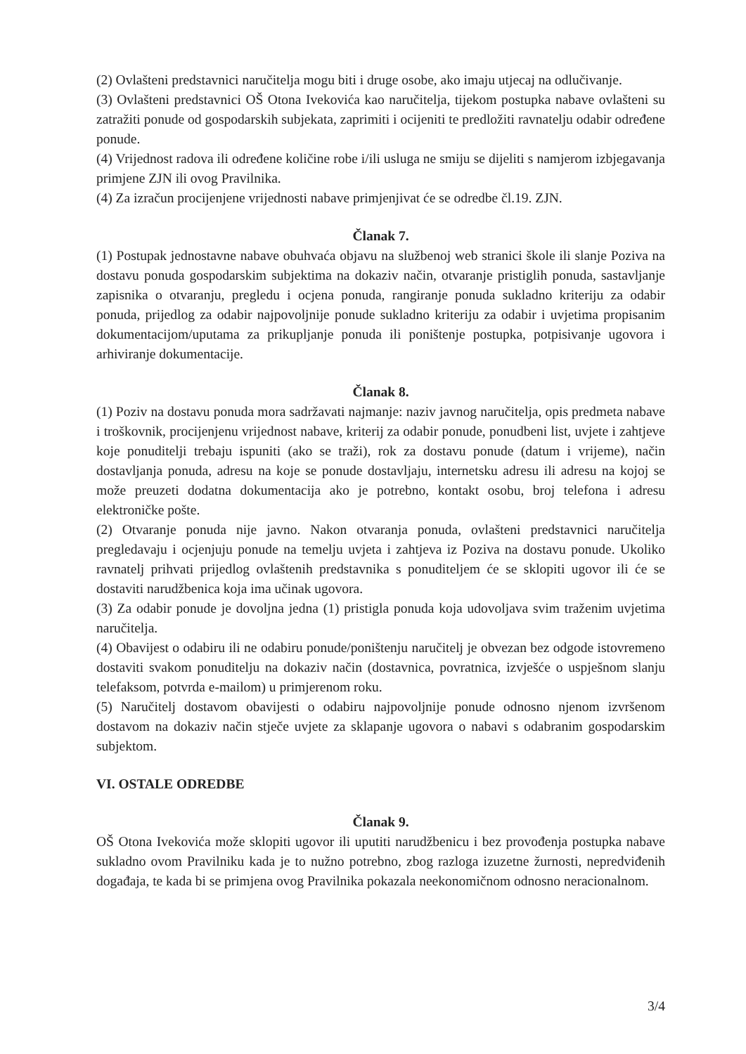(2) Ovlašteni predstavnici naručitelja mogu biti i druge osobe, ako imaju utjecaj na odlučivanje.
(3) Ovlašteni predstavnici OŠ Otona Ivekovića kao naručitelja, tijekom postupka nabave ovlašteni su zatražiti ponude od gospodarskih subjekata, zaprimiti i ocijeniti te predložiti ravnatelju odabir određene ponude.
(4) Vrijednost radova ili određene količine robe i/ili usluga ne smiju se dijeliti s namjerom izbjegavanja primjene ZJN ili ovog Pravilnika.
(4) Za izračun procijenjene vrijednosti nabave primjenjivat će se odredbe čl.19. ZJN.
Članak 7.
(1) Postupak jednostavne nabave obuhvaća objavu na službenoj web stranici škole ili slanje Poziva na dostavu ponuda gospodarskim subjektima na dokaziv način, otvaranje pristiglih ponuda, sastavljanje zapisnika o otvaranju, pregledu i ocjena ponuda, rangiranje ponuda sukladno kriteriju za odabir ponuda, prijedlog za odabir najpovoljnije ponude sukladno kriteriju za odabir i uvjetima propisanim dokumentacijom/uputama za prikupljanje ponuda ili poništenje postupka, potpisivanje ugovora i arhiviranje dokumentacije.
Članak 8.
(1) Poziv na dostavu ponuda mora sadržavati najmanje: naziv javnog naručitelja, opis predmeta nabave i troškovnik, procijenjenu vrijednost nabave, kriterij za odabir ponude, ponudbeni list, uvjete i zahtjeve koje ponuditelji trebaju ispuniti (ako se traži), rok za dostavu ponude (datum i vrijeme), način dostavljanja ponuda, adresu na koje se ponude dostavljaju, internetsku adresu ili adresu na kojoj se može preuzeti dodatna dokumentacija ako je potrebno, kontakt osobu, broj telefona i adresu elektroničke pošte.
(2) Otvaranje ponuda nije javno. Nakon otvaranja ponuda, ovlašteni predstavnici naručitelja pregledavaju i ocjenjuju ponude na temelju uvjeta i zahtjeva iz Poziva na dostavu ponude. Ukoliko ravnatelj prihvati prijedlog ovlaštenih predstavnika s ponuditeljem će se sklopiti ugovor ili će se dostaviti narudžbenica koja ima učinak ugovora.
(3) Za odabir ponude je dovoljna jedna (1) pristigla ponuda koja udovoljava svim traženim uvjetima naručitelja.
(4) Obavijest o odabiru ili ne odabiru ponude/poništenju naručitelj je obvezan bez odgode istovremeno dostaviti svakom ponuditelju na dokaziv način (dostavnica, povratnica, izvješće o uspješnom slanju telefaksom, potvrda e-mailom) u primjerenom roku.
(5) Naručitelj dostavom obavijesti o odabiru najpovoljnije ponude odnosno njenom izvršenom dostavom na dokaziv način stječe uvjete za sklapanje ugovora o nabavi s odabranim gospodarskim subjektom.
VI. OSTALE ODREDBE
Članak 9.
OŠ Otona Ivekovića može sklopiti ugovor ili uputiti narudžbenicu i bez provođenja postupka nabave sukladno ovom Pravilniku kada je to nužno potrebno, zbog razloga izuzetne žurnosti, nepredviđenih događaja, te kada bi se primjena ovog Pravilnika pokazala neekonomičnom odnosno neracionalnom.
3/4